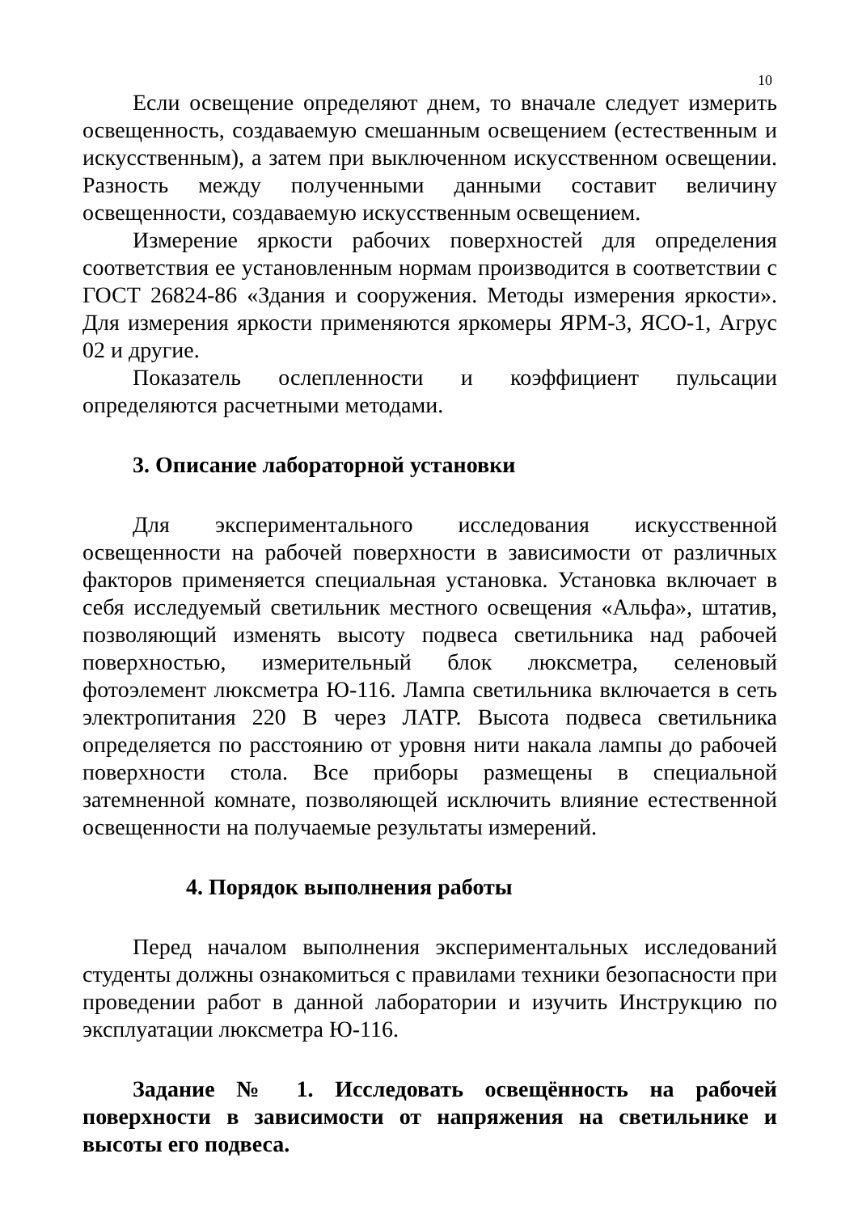10
Если освещение определяют днем, то вначале следует измерить освещенность, создаваемую смешанным освещением (естественным и искусственным), а затем при выключенном искусственном освещении. Разность между полученными данными составит величину освещенности, создаваемую искусственным освещением.
Измерение яркости рабочих поверхностей для определения соответствия ее установленным нормам производится в соответствии с ГОСТ 26824-86 «Здания и сооружения. Методы измерения яркости». Для измерения яркости применяются яркомеры ЯРМ-3, ЯСО-1, Агрус 02 и другие.
Показатель ослепленности и коэффициент пульсации определяются расчетными методами.
3. Описание лабораторной установки
Для экспериментального исследования искусственной освещенности на рабочей поверхности в зависимости от различных факторов применяется специальная установка. Установка включает в себя исследуемый светильник местного освещения «Альфа», штатив, позволяющий изменять высоту подвеса светильника над рабочей поверхностью, измерительный блок люксметра, селеновый фотоэлемент люксметра Ю-116. Лампа светильника включается в сеть электропитания 220 В через ЛАТР. Высота подвеса светильника определяется по расстоянию от уровня нити накала лампы до рабочей поверхности стола. Все приборы размещены в специальной затемненной комнате, позволяющей исключить влияние естественной освещенности на получаемые результаты измерений.
4. Порядок выполнения работы
Перед началом выполнения экспериментальных исследований студенты должны ознакомиться с правилами техники безопасности при проведении работ в данной лаборатории и изучить Инструкцию по эксплуатации люксметра Ю-116.
Задание № 1. Исследовать освещённость на рабочей поверхности в зависимости от напряжения на светильнике и высоты его подвеса.